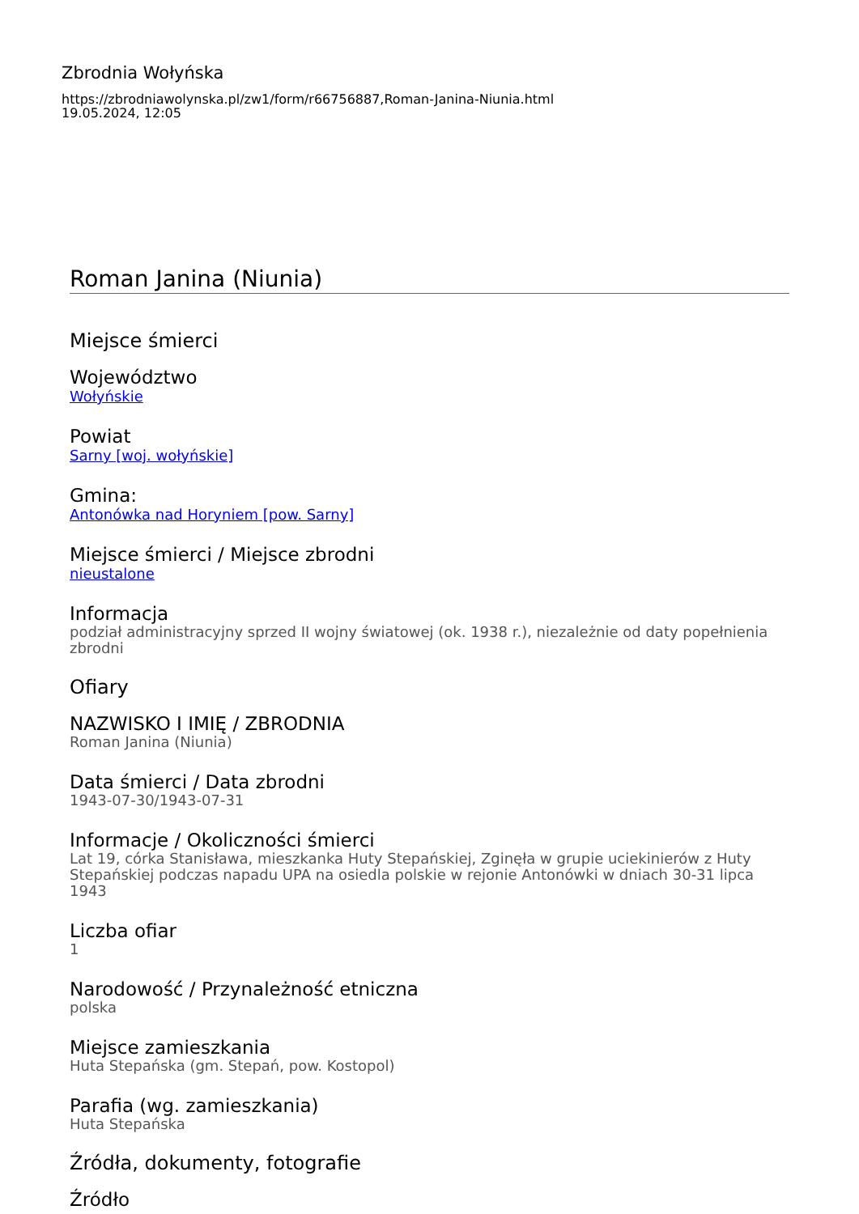Zbrodnia Wołyńska
https://zbrodniawolynska.pl/zw1/form/r66756887,Roman-Janina-Niunia.html
19.05.2024, 12:05
Roman Janina (Niunia)
Miejsce śmierci
Województwo
Wołyńskie
Powiat
Sarny [woj. wołyńskie]
Gmina:
Antonówka nad Horyniem [pow. Sarny]
Miejsce śmierci / Miejsce zbrodni
nieustalone
Informacja
podział administracyjny sprzed II wojny światowej (ok. 1938 r.), niezależnie od daty popełnienia zbrodni
Ofiary
NAZWISKO I IMIĘ / ZBRODNIA
Roman Janina (Niunia)
Data śmierci / Data zbrodni
1943-07-30/1943-07-31
Informacje / Okoliczności śmierci
Lat 19, córka Stanisława, mieszkanka Huty Stepańskiej, Zginęła w grupie uciekinierów z Huty Stepańskiej podczas napadu UPA na osiedla polskie w rejonie Antonówki w dniach 30-31 lipca 1943
Liczba ofiar
1
Narodowość / Przynależność etniczna
polska
Miejsce zamieszkania
Huta Stepańska (gm. Stepań, pow. Kostopol)
Parafia (wg. zamieszkania)
Huta Stepańska
Źródła, dokumenty, fotografie
Źródło